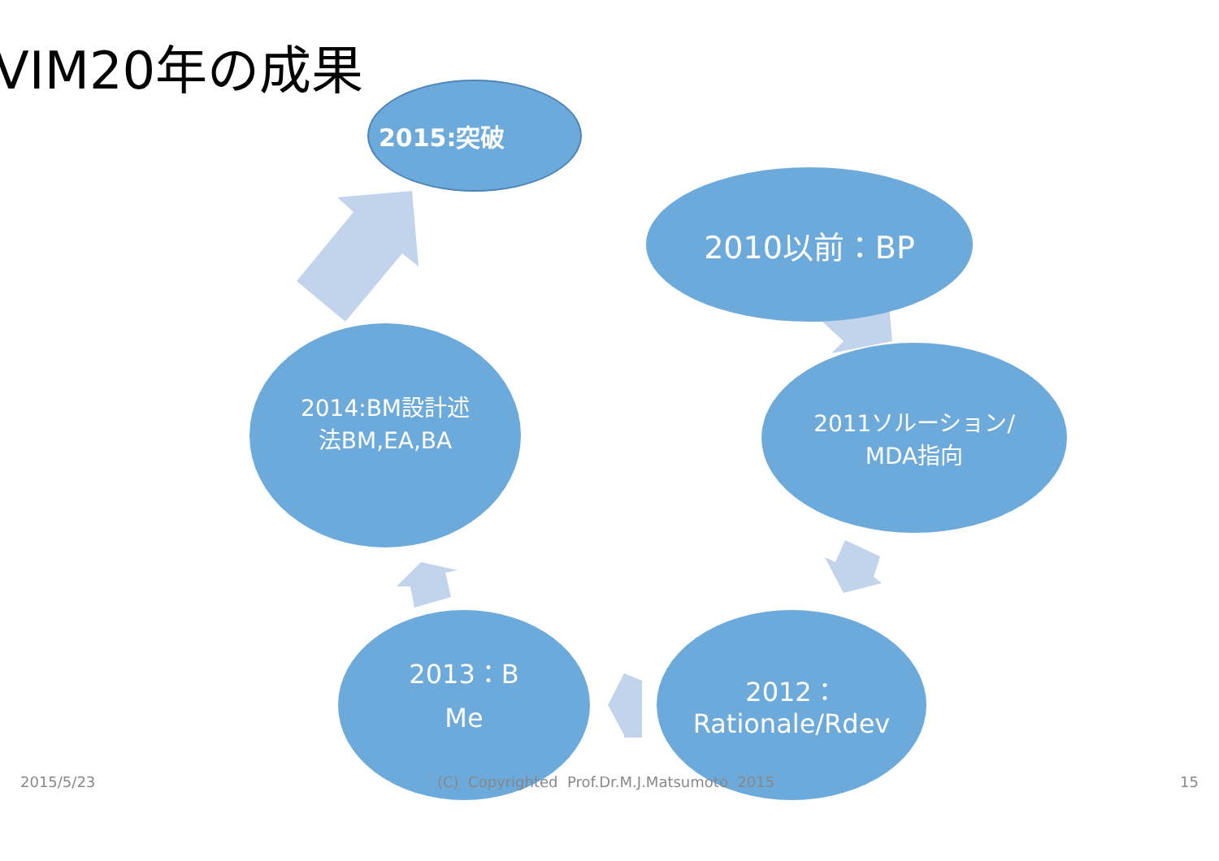VIM20年の成果
2015:突破
2010以前：BP
2011ソルーション/
MDA指向
2014:BM設計述
法BM,EA,BA
2013：B
Me
2012：
Rationale/Rdev
2015/5/23
(C) Copyrighted Prof.Dr.M.J.Matsumoto 2015
15